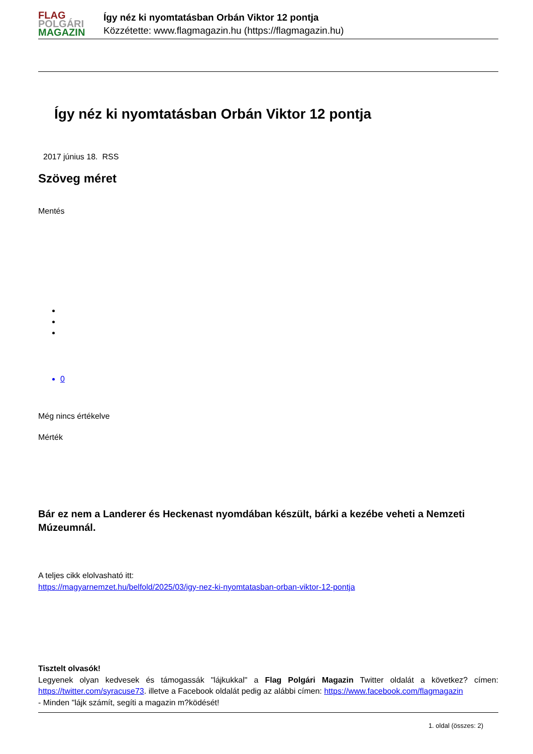FLAG
POLGÁRI
MAGAZIN
Így néz ki nyomtatásban Orbán Viktor 12 pontja
Közzétette: www.flagmagazin.hu (https://flagmagazin.hu)
Így néz ki nyomtatásban Orbán Viktor 12 pontja
2017 június 18. RSS
Szöveg méret
Mentés
0
Még nincs értékelve
Mérték
Bár ez nem a Landerer és Heckenast nyomdában készült, bárki a kezébe veheti a Nemzeti Múzeumnál.
A teljes cikk elolvasható itt:
https://magyarnemzet.hu/belfold/2025/03/igy-nez-ki-nyomtatasban-orban-viktor-12-pontja
Tisztelt olvasók!
Legyenek olyan kedvesek és támogassák "lájkukkal" a Flag Polgári Magazin Twitter oldalát a következ? címen: https://twitter.com/syracuse73. illetve a Facebook oldalát pedig az alábbi címen: https://www.facebook.com/flagmagazin
- Minden "lájk számít, segíti a magazin m?ködését!
1. oldal (összes: 2)